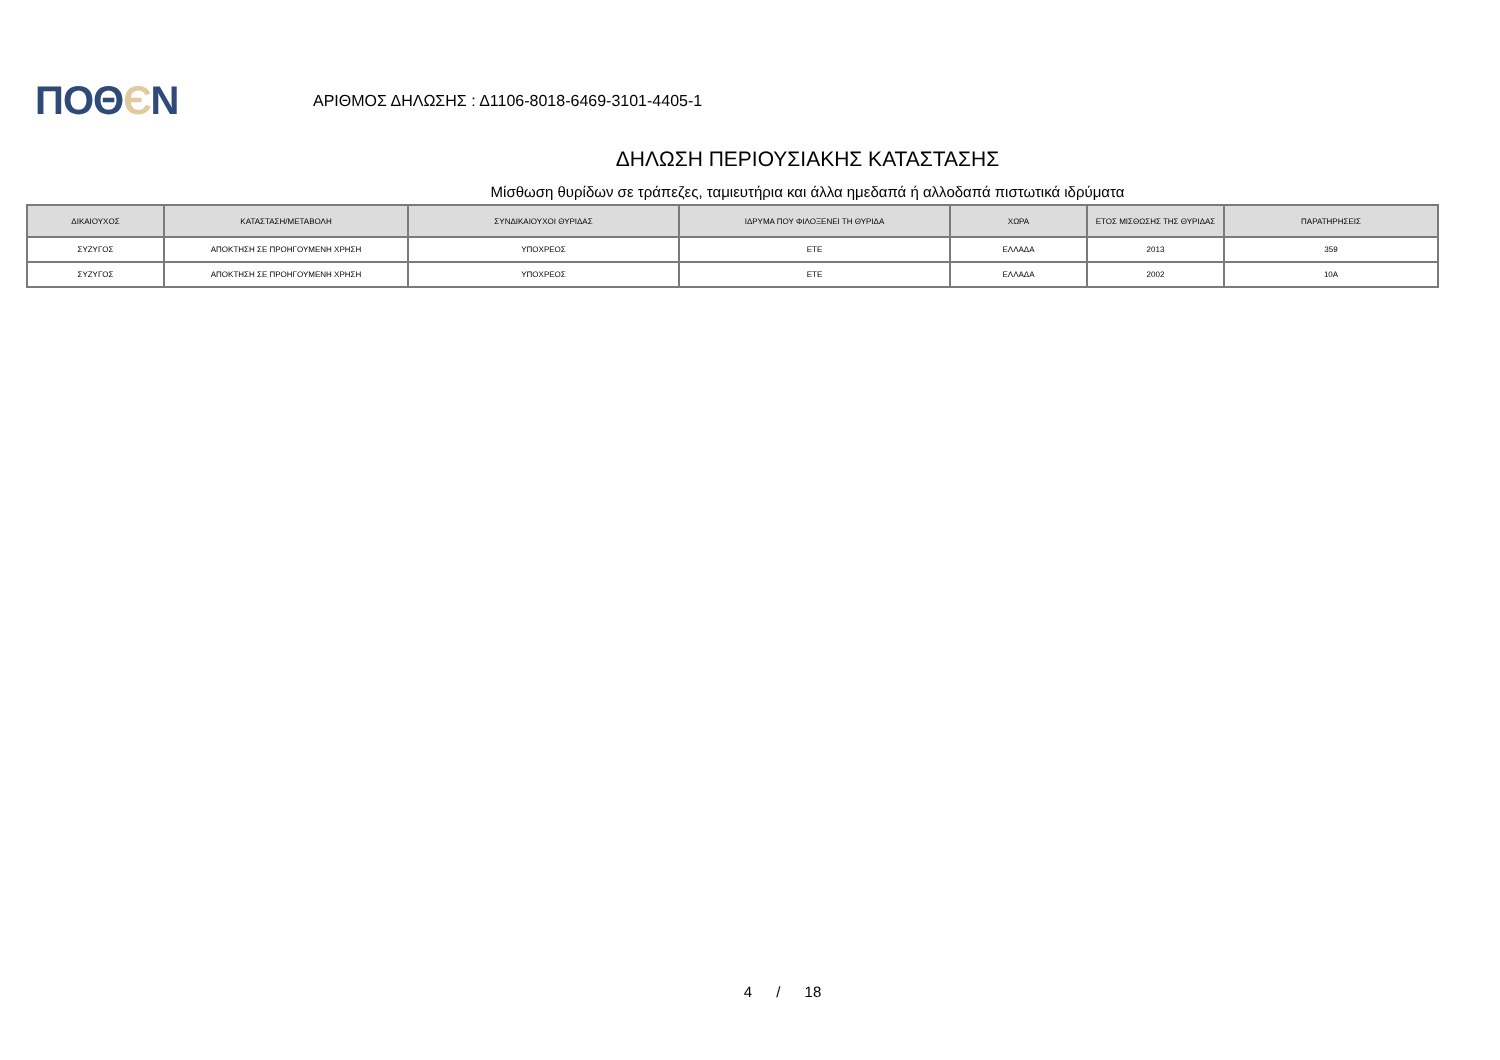ΠΟΘЄΝ
ΑΡΙΘΜΟΣ ΔΗΛΩΣΗΣ : Δ1106-8018-6469-3101-4405-1
ΔΗΛΩΣΗ ΠΕΡΙΟΥΣΙΑΚΗΣ ΚΑΤΑΣΤΑΣΗΣ
Μίσθωση θυρίδων σε τράπεζες, ταμιευτήρια και άλλα ημεδαπά ή αλλοδαπά πιστωτικά ιδρύματα
| ΔΙΚΑΙΟΥΧΟΣ | ΚΑΤΑΣΤΑΣΗ/ΜΕΤΑΒΟΛΗ | ΣΥΝΔΙΚΑΙΟΥΧΟΙ ΘΥΡΙΔΑΣ | ΙΔΡΥΜΑ ΠΟΥ ΦΙΛΟΞΕΝΕΙ ΤΗ ΘΥΡΙΔΑ | ΧΩΡΑ | ΕΤΟΣ ΜΙΣΘΩΣΗΣ ΤΗΣ ΘΥΡΙΔΑΣ | ΠΑΡΑΤΗΡΗΣΕΙΣ |
| --- | --- | --- | --- | --- | --- | --- |
| ΣΥΖΥΓΟΣ | ΑΠΟΚΤΗΣΗ ΣΕ ΠΡΟΗΓΟΥΜΕΝΗ ΧΡΗΣΗ | ΥΠΟΧΡΕΟΣ | ΕΤΕ | ΕΛΛΑΔΑ | 2013 | 359 |
| ΣΥΖΥΓΟΣ | ΑΠΟΚΤΗΣΗ ΣΕ ΠΡΟΗΓΟΥΜΕΝΗ ΧΡΗΣΗ | ΥΠΟΧΡΕΟΣ | ΕΤΕ | ΕΛΛΑΔΑ | 2002 | 10Α |
4 / 18